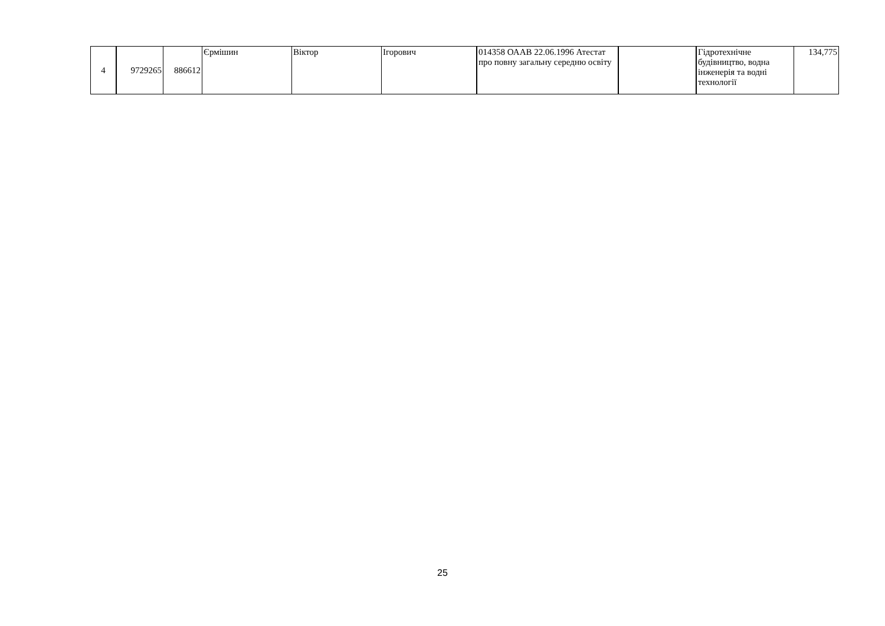| 4 | 9729265 | 886612 | Єрмішин | Віктор | Ігорович | 014358 ОААВ 22.06.1996 Атестат про повну загальну середню освіту | | Гідротехнічне будівництво, водна інженерія та водні технології | 134,775 |
25